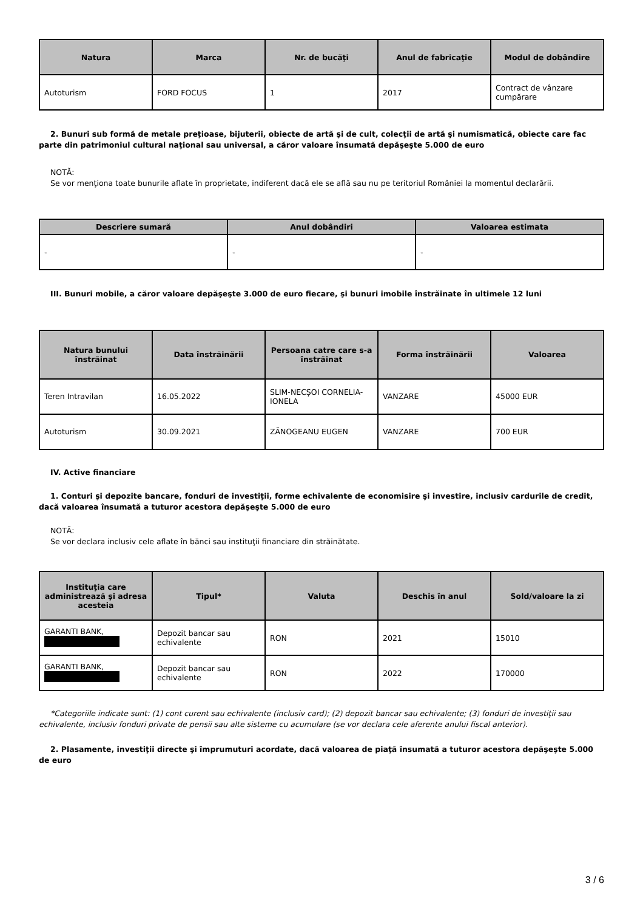| Natura | Marca | Nr. de bucăţi | Anul de fabricaţie | Modul de dobândire |
| --- | --- | --- | --- | --- |
| Autoturism | FORD FOCUS | 1 | 2017 | Contract de vânzare cumpărare |
2. Bunuri sub formă de metale preţioase, bijuterii, obiecte de artă şi de cult, colecţii de artă şi numismatică, obiecte care fac parte din patrimoniul cultural naţional sau universal, a căror valoare însumată depăşeşte 5.000 de euro
NOTĂ:
Se vor menţiona toate bunurile aflate în proprietate, indiferent dacă ele se află sau nu pe teritoriul României la momentul declarării.
| Descriere sumară | Anul dobândiri | Valoarea estimata |
| --- | --- | --- |
| - | - | - |
III. Bunuri mobile, a căror valoare depăşeşte 3.000 de euro fiecare, şi bunuri imobile înstrăinate în ultimele 12 luni
| Natura bunului înstrăinat | Data înstrăinării | Persoana catre care s-a înstrăinat | Forma înstrăinării | Valoarea |
| --- | --- | --- | --- | --- |
| Teren Intravilan | 16.05.2022 | SLIM-NECȘOI CORNELIA-IONELA | VANZARE | 45000 EUR |
| Autoturism | 30.09.2021 | ZĂNOGEANU EUGEN | VANZARE | 700 EUR |
IV. Active financiare
1. Conturi şi depozite bancare, fonduri de investiţii, forme echivalente de economisire şi investire, inclusiv cardurile de credit, dacă valoarea însumată a tuturor acestora depăşeşte 5.000 de euro
NOTĂ:
Se vor declara inclusiv cele aflate în bănci sau instituţii financiare din străinătate.
| Instituţia care administrează şi adresa acesteia | Tipul* | Valuta | Deschis în anul | Sold/valoare la zi |
| --- | --- | --- | --- | --- |
| GARANTI BANK, | Depozit bancar sau echivalente | RON | 2021 | 15010 |
| GARANTI BANK, | Depozit bancar sau echivalente | RON | 2022 | 170000 |
*Categoriile indicate sunt: (1) cont curent sau echivalente (inclusiv card); (2) depozit bancar sau echivalente; (3) fonduri de investiţii sau echivalente, inclusiv fonduri private de pensii sau alte sisteme cu acumulare (se vor declara cele aferente anului fiscal anterior).
2. Plasamente, investiţii directe şi împrumuturi acordate, dacă valoarea de piaţă însumată a tuturor acestora depăşeşte 5.000 de euro
3 / 6